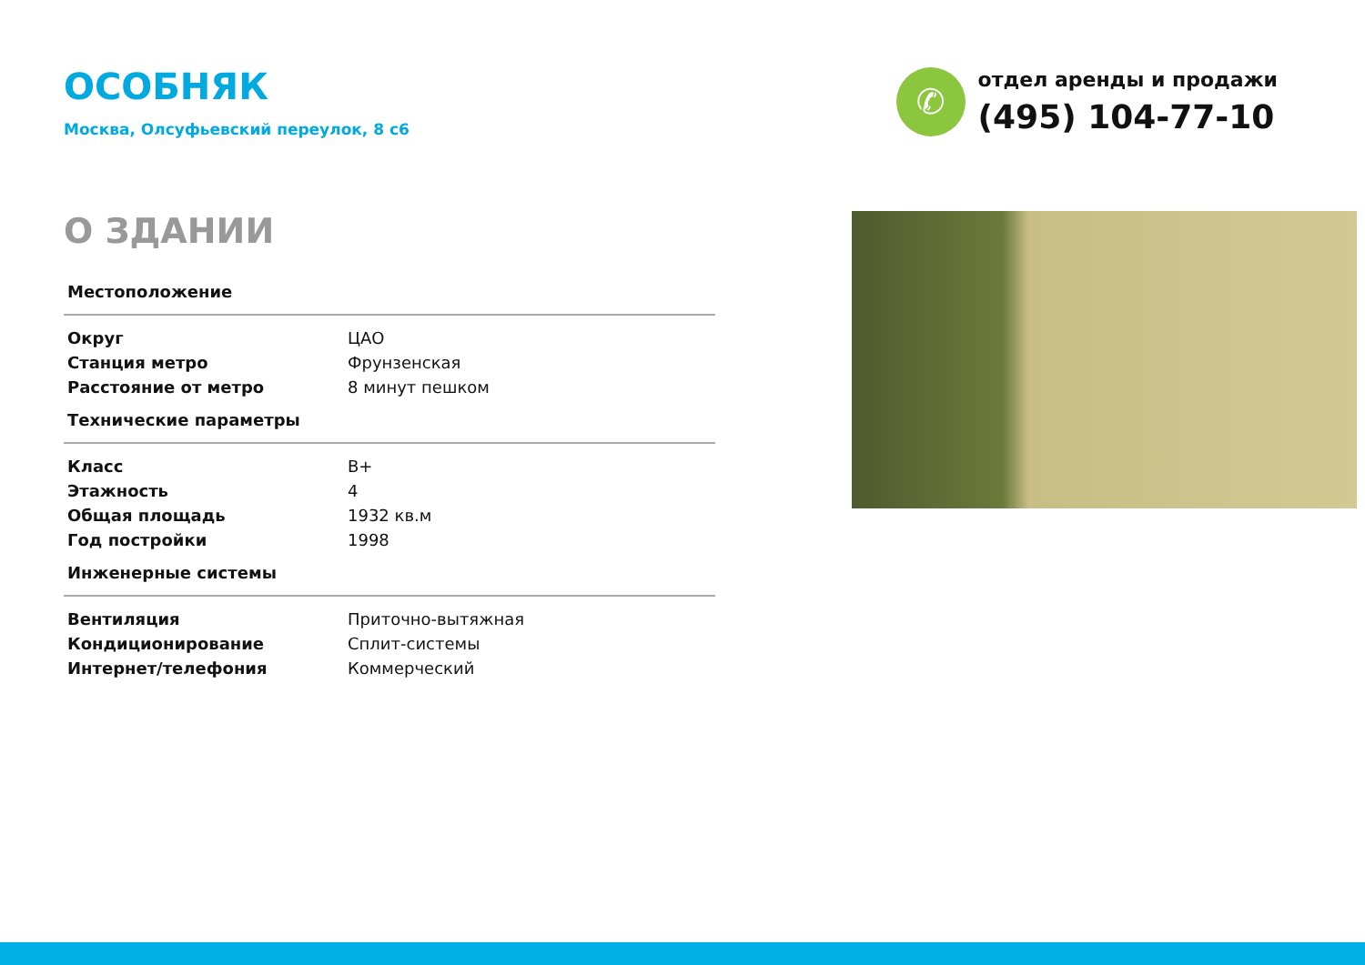ОСОБНЯК
Москва, Олсуфьевский переулок, 8 с6
✆
отдел аренды и продажи
(495) 104-77-10
О ЗДАНИИ
| Местоположение | |
| --- | --- |
| Округ | ЦАО |
| Станция метро | Фрунзенская |
| Расстояние от метро | 8 минут пешком |
| Технические параметры | |
| Класс | B+ |
| Этажность | 4 |
| Общая площадь | 1932 кв.м |
| Год постройки | 1998 |
| Инженерные системы | |
| Вентиляция | Приточно-вытяжная |
| Кондиционирование | Сплит-системы |
| Интернет/телефония | Коммерческий |